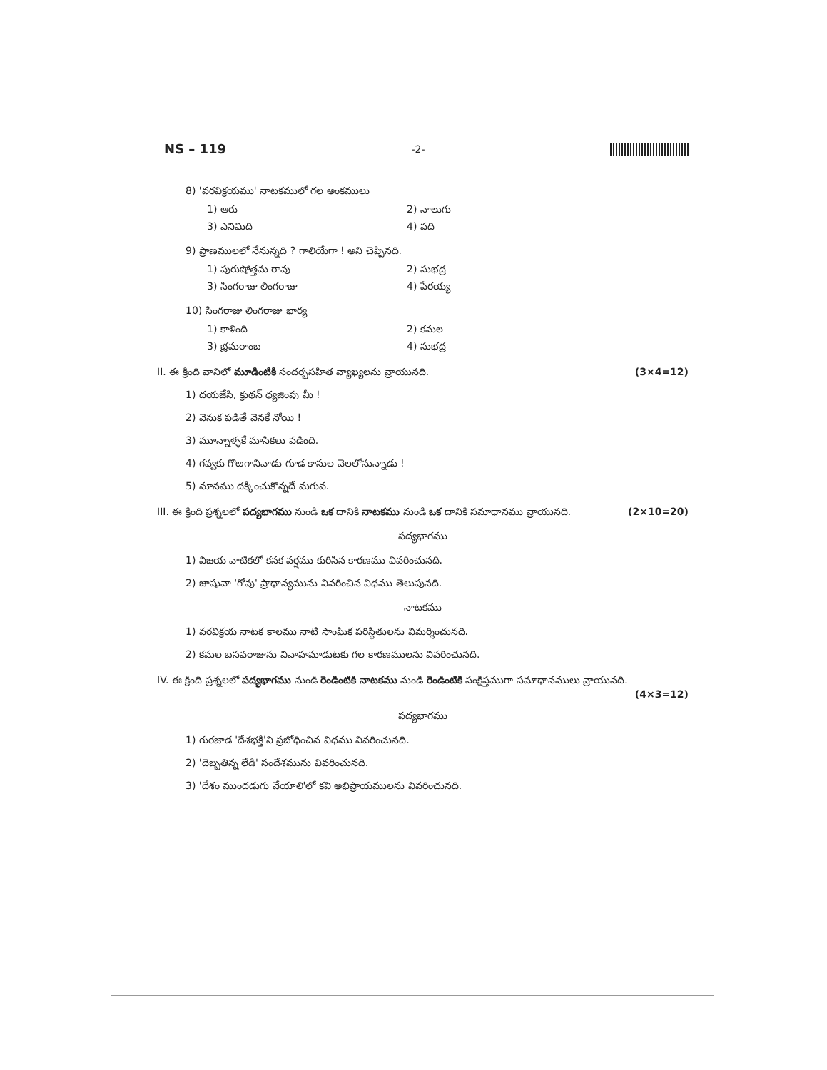NS – 119 -2-
8) 'వరవిక్రయము' నాటకములో గల అంకములు
1) ఆరు 2) నాలుగు 3) ఎనిమిది 4) పది
9) ప్రాణములలో నేనున్నది ? గాలియేగా ! అని చెప్పినది.
1) పురుషోత్తమ రావు 2) సుభద్ర 3) సింగరాజు లింగరాజు 4) పేరయ్య
10) సింగరాజు లింగరాజు భార్య
1) కాళింది 2) కమల 3) భ్రమరాంబ 4) సుభద్ర
II. ఈ క్రింది వానిలో మూడింటికి సందర్భసహిత వ్యాఖ్యలను వ్రాయునది. (3×4=12)
1) దయజేసి, క్రుథన్ ధ్యజింపు మీ !
2) వెనుక పడితే వెనకే నోయి !
3) మూన్నాళ్ళకే మాసికలు పడింది.
4) గవ్వకు గొఱగానివాడు గూడ కాసుల వెలలోనున్నాడు !
5) మానము దక్కించుకొన్నదే మగువ.
III. ఈ క్రింది ప్రశ్నలలో పద్యభాగము నుండి ఒక దానికి నాటకము నుండి ఒక దానికి సమాధానము వ్రాయునది. (2×10=20)
పద్యభాగము
1) విజయ వాటికలో కనక వర్షము కురిసిన కారణము వివరించునది.
2) జాషువా 'గోవు' ప్రాధాన్యమును వివరించిన విధము తెలుపునది.
నాటకము
1) వరవిక్రయ నాటక కాలము నాటి సాంఘిక పరిస్థితులను విమర్శించునది.
2) కమల బసవరాజును వివాహమాడుటకు గల కారణములను వివరించునది.
IV. ఈ క్రింది ప్రశ్నలలో పద్యభాగము నుండి రెండింటికి నాటకము నుండి రెండింటికి సంక్షిప్తముగా సమాధానములు వ్రాయునది.
(4×3=12)
పద్యభాగము
1) గురజాడ 'దేశభక్తి'ని ప్రబోధించిన విధము వివరించునది.
2) 'దెబ్బతిన్న లేడి' సందేశమును వివరించునది.
3) 'దేశం ముందడుగు వేయాలి'లో కవి అభిప్రాయములను వివరించునది.